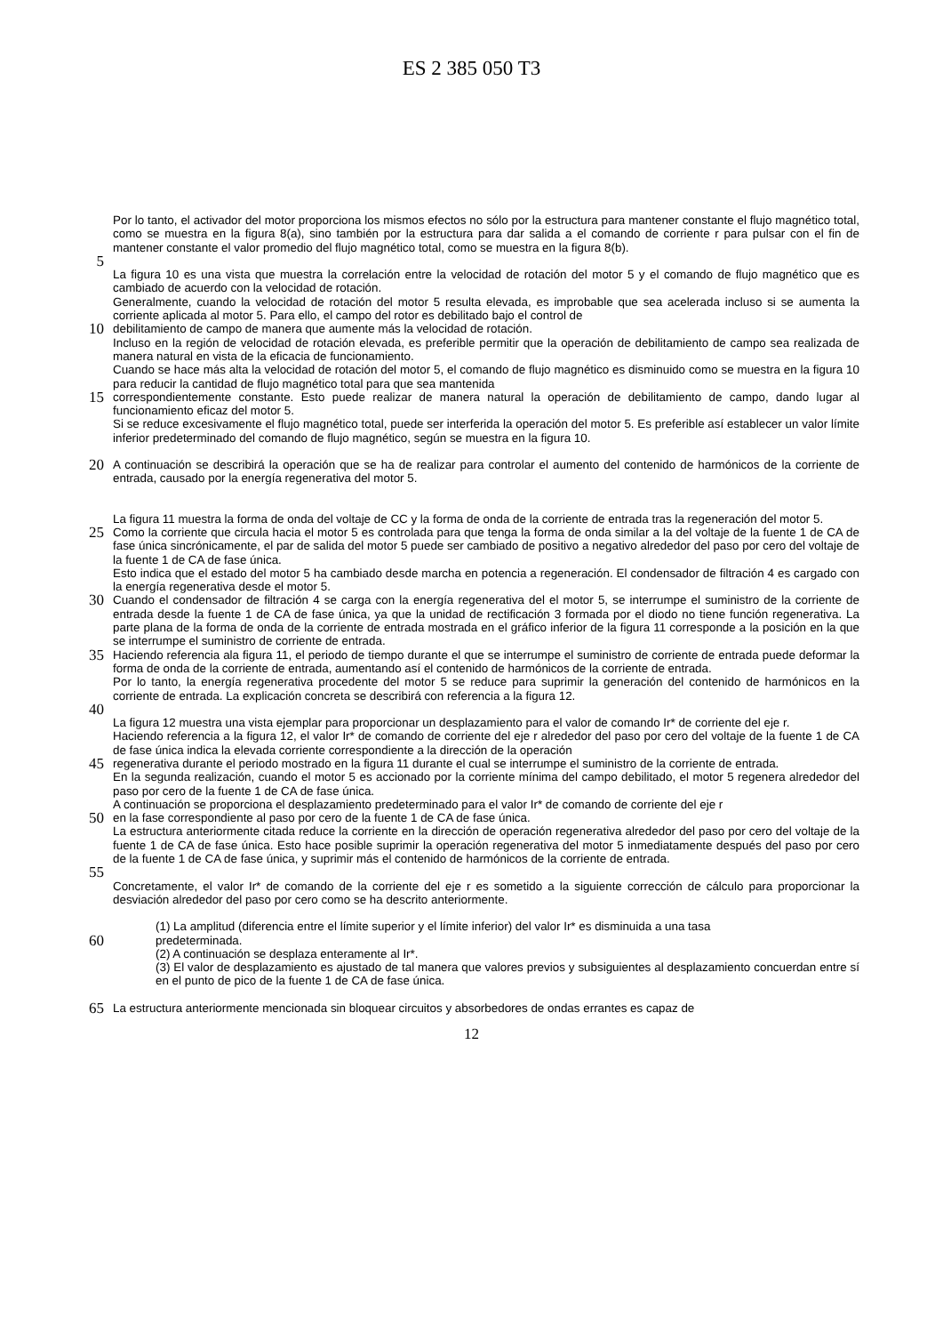ES 2 385 050 T3
Por lo tanto, el activador del motor proporciona los mismos efectos no sólo por la estructura para mantener constante el flujo magnético total, como se muestra en la figura 8(a), sino también por la estructura para dar salida a el comando de corriente r para pulsar con el fin de mantener constante el valor promedio del flujo magnético total, como se muestra en la figura 8(b).
5
La figura 10 es una vista que muestra la correlación entre la velocidad de rotación del motor 5 y el comando de flujo magnético que es cambiado de acuerdo con la velocidad de rotación.
Generalmente, cuando la velocidad de rotación del motor 5 resulta elevada, es improbable que sea acelerada incluso si se aumenta la corriente aplicada al motor 5. Para ello, el campo del rotor es debilitado bajo el control de
10
debilitamiento de campo de manera que aumente más la velocidad de rotación.
Incluso en la región de velocidad de rotación elevada, es preferible permitir que la operación de debilitamiento de campo sea realizada de manera natural en vista de la eficacia de funcionamiento.
Cuando se hace más alta la velocidad de rotación del motor 5, el comando de flujo magnético es disminuido como se muestra en la figura 10 para reducir la cantidad de flujo magnético total para que sea mantenida
15
correspondientemente constante. Esto puede realizar de manera natural la operación de debilitamiento de campo, dando lugar al funcionamiento eficaz del motor 5.
Si se reduce excesivamente el flujo magnético total, puede ser interferida la operación del motor 5. Es preferible así establecer un valor límite inferior predeterminado del comando de flujo magnético, según se muestra en la figura 10.
20
A continuación se describirá la operación que se ha de realizar para controlar el aumento del contenido de harmónicos de la corriente de entrada, causado por la energía regenerativa del motor 5.
La figura 11 muestra la forma de onda del voltaje de CC y la forma de onda de la corriente de entrada tras la regeneración del motor 5.
25
Como la corriente que circula hacia el motor 5 es controlada para que tenga la forma de onda similar a la del voltaje de la fuente 1 de CA de fase única sincrónicamente, el par de salida del motor 5 puede ser cambiado de positivo a negativo alrededor del paso por cero del voltaje de la fuente 1 de CA de fase única.
Esto indica que el estado del motor 5 ha cambiado desde marcha en potencia a regeneración. El condensador de filtración 4 es cargado con la energía regenerativa desde el motor 5.
30
Cuando el condensador de filtración 4 se carga con la energía regenerativa del el motor 5, se interrumpe el suministro de la corriente de entrada desde la fuente 1 de CA de fase única, ya que la unidad de rectificación 3 formada por el diodo no tiene función regenerativa. La parte plana de la forma de onda de la corriente de entrada mostrada en el gráfico inferior de la figura 11 corresponde a la posición en la que se interrumpe el suministro de corriente de entrada.
35
Haciendo referencia ala figura 11, el periodo de tiempo durante el que se interrumpe el suministro de corriente de entrada puede deformar la forma de onda de la corriente de entrada, aumentando así el contenido de harmónicos de la corriente de entrada.
Por lo tanto, la energía regenerativa procedente del motor 5 se reduce para suprimir la generación del contenido de harmónicos en la corriente de entrada. La explicación concreta se describirá con referencia a la figura 12.
40
La figura 12 muestra una vista ejemplar para proporcionar un desplazamiento para el valor de comando Ir* de corriente del eje r.
Haciendo referencia a la figura 12, el valor Ir* de comando de corriente del eje r alrededor del paso por cero del voltaje de la fuente 1 de CA de fase única indica la elevada corriente correspondiente a la dirección de la operación
45
regenerativa durante el periodo mostrado en la figura 11 durante el cual se interrumpe el suministro de la corriente de entrada.
En la segunda realización, cuando el motor 5 es accionado por la corriente mínima del campo debilitado, el motor 5 regenera alrededor del paso por cero de la fuente 1 de CA de fase única.
A continuación se proporciona el desplazamiento predeterminado para el valor Ir* de comando de corriente del eje r
50
en la fase correspondiente al paso por cero de la fuente 1 de CA de fase única.
La estructura anteriormente citada reduce la corriente en la dirección de operación regenerativa alrededor del paso por cero del voltaje de la fuente 1 de CA de fase única. Esto hace posible suprimir la operación regenerativa del motor 5 inmediatamente después del paso por cero de la fuente 1 de CA de fase única, y suprimir más el contenido de harmónicos de la corriente de entrada.
55
Concretamente, el valor Ir* de comando de la corriente del eje r es sometido a la siguiente corrección de cálculo para proporcionar la desviación alrededor del paso por cero como se ha descrito anteriormente.
(1) La amplitud (diferencia entre el límite superior y el límite inferior) del valor Ir* es disminuida a una tasa
60
predeterminada.
(2) A continuación se desplaza enteramente al Ir*.
(3) El valor de desplazamiento es ajustado de tal manera que valores previos y subsiguientes al desplazamiento concuerdan entre sí en el punto de pico de la fuente 1 de CA de fase única.
65
La estructura anteriormente mencionada sin bloquear circuitos y absorbedores de ondas errantes es capaz de
12